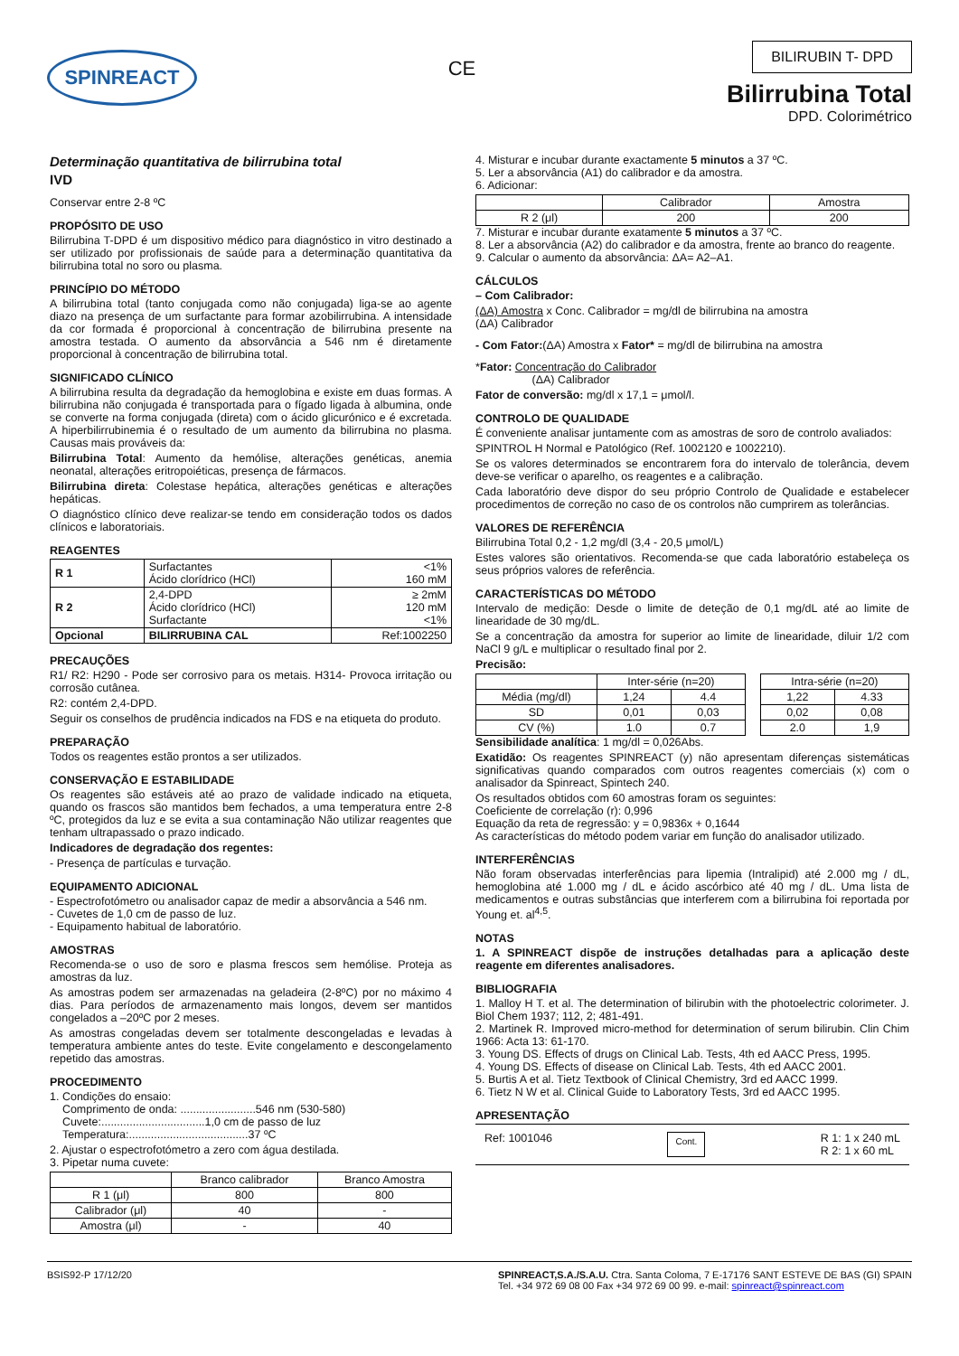SPINREACT
CE
BILIRUBIN T- DPD
Bilirrubina Total
DPD. Colorimétrico
Determinação quantitativa de bilirrubina total
IVD
Conservar entre 2-8 ºC
PROPÓSITO DE USO
Bilirrubina T-DPD é um dispositivo médico para diagnóstico in vitro destinado a ser utilizado por profissionais de saúde para a determinação quantitativa da bilirrubina total no soro ou plasma.
PRINCÍPIO DO MÉTODO
A bilirrubina total (tanto conjugada como não conjugada) liga-se ao agente diazo na presença de um surfactante para formar azobilirrubina. A intensidade da cor formada é proporcional à concentração de bilirrubina presente na amostra testada. O aumento da absorvância a 546 nm é diretamente proporcional à concentração de bilirrubina total.
SIGNIFICADO CLÍNICO
A bilirrubina resulta da degradação da hemoglobina e existe em duas formas. A bilirrubina não conjugada é transportada para o fígado ligada à albumina, onde se converte na forma conjugada (direta) com o ácido glicurónico e é excretada. A hiperbilirrubinemia é o resultado de um aumento da bilirrubina no plasma. Causas mais prováveis da:
Bilirrubina Total: Aumento da hemólise, alterações genéticas, anemia neonatal, alterações eritropoiéticas, presença de fármacos.
Bilirrubina direta: Colestase hepática, alterações genéticas e alterações hepáticas.
O diagnóstico clínico deve realizar-se tendo em consideração todos os dados clínicos e laboratoriais.
REAGENTES
| R 1 | Surfactantes Ácido clorídrico (HCl) | <1% 160 mM |
| R 2 | 2,4-DPD Ácido clorídrico (HCl) Surfactante | ≥ 2mM 120 mM <1% |
| Opcional | BILIRRUBINA CAL | Ref:1002250 |
PRECAUÇÕES
R1/ R2: H290 - Pode ser corrosivo para os metais. H314- Provoca irritação ou corrosão cutânea.
R2: contém 2,4-DPD.
Seguir os conselhos de prudência indicados na FDS e na etiqueta do produto.
PREPARAÇÃO
Todos os reagentes estão prontos a ser utilizados.
CONSERVAÇÃO E ESTABILIDADE
Os reagentes são estáveis até ao prazo de validade indicado na etiqueta, quando os frascos são mantidos bem fechados, a uma temperatura entre 2-8 ºC, protegidos da luz e se evita a sua contaminação Não utilizar reagentes que tenham ultrapassado o prazo indicado.
Indicadores de degradação dos regentes:
- Presença de partículas e turvação.
EQUIPAMENTO ADICIONAL
- Espectrofotómetro ou analisador capaz de medir a absorvância a 546 nm.
- Cuvetes de 1,0 cm de passo de luz.
- Equipamento habitual de laboratório.
AMOSTRAS
Recomenda-se o uso de soro e plasma frescos sem hemólise. Proteja as amostras da luz.
As amostras podem ser armazenadas na geladeira (2-8ºC) por no máximo 4 dias. Para períodos de armazenamento mais longos, devem ser mantidos congelados a –20ºC por 2 meses.
As amostras congeladas devem ser totalmente descongeladas e levadas à temperatura ambiente antes do teste. Evite congelamento e descongelamento repetido das amostras.
PROCEDIMENTO
1. Condições do ensaio:
Comprimento de onda: ........................546 nm (530-580)
Cuvete:.................................1,0 cm de passo de luz
Temperatura:......................................37 ºC
2. Ajustar o espectrofotómetro a zero com água destilada.
3. Pipetar numa cuvete:
| | Branco calibrador | Branco Amostra |
| R 1 (μl) | 800 | 800 |
| Calibrador (μl) | 40 | - |
| Amostra (μl) | - | 40 |
4. Misturar e incubar durante exactamente 5 minutos a 37 ºC.
5. Ler a absorvância (A1) do calibrador e da amostra.
6. Adicionar:
| | Calibrador | Amostra |
| R 2 (μl) | 200 | 200 |
7. Misturar e incubar durante exatamente 5 minutos a 37 ºC.
8. Ler a absorvância (A2) do calibrador e da amostra, frente ao branco do reagente.
9. Calcular o aumento da absorvância: ΔA= A2–A1.
CÁLCULOS
– Com Calibrador:
(ΔA) Amostra x Conc. Calibrador = mg/dl de bilirrubina na amostra
(ΔA) Calibrador
- Com Fator:(ΔA) Amostra x Fator* = mg/dl de bilirrubina na amostra
*Fator: Concentração do Calibrador
(ΔA) Calibrador
Fator de conversão: mg/dl x 17,1 = μmol/l.
CONTROLO DE QUALIDADE
É conveniente analisar juntamente com as amostras de soro de controlo avaliados:
SPINTROL H Normal e Patológico (Ref. 1002120 e 1002210).
Se os valores determinados se encontrarem fora do intervalo de tolerância, devem deve-se verificar o aparelho, os reagentes e a calibração.
Cada laboratório deve dispor do seu próprio Controlo de Qualidade e estabelecer procedimentos de correção no caso de os controlos não cumprirem as tolerâncias.
VALORES DE REFERÊNCIA
Bilirrubina Total 0,2 - 1,2 mg/dl (3,4 - 20,5 μmol/L)
Estes valores são orientativos. Recomenda-se que cada laboratório estabeleça os seus próprios valores de referência.
CARACTERÍSTICAS DO MÉTODO
Intervalo de medição: Desde o limite de deteção de 0,1 mg/dL até ao limite de linearidade de 30 mg/dL.
Se a concentração da amostra for superior ao limite de linearidade, diluir 1/2 com NaCl 9 g/L e multiplicar o resultado final por 2.
Precisão:
| | Inter-série (n=20) | | | Intra-série (n=20) | |
| Média (mg/dl) | 1,24 | 4.4 | | 1,22 | 4.33 |
| SD | 0,01 | 0,03 | | 0,02 | 0,08 |
| CV (%) | 1.0 | 0.7 | | 2.0 | 1,9 |
Sensibilidade analítica: 1 mg/dl = 0,026Abs.
Exatidão: Os reagentes SPINREACT (y) não apresentam diferenças sistemáticas significativas quando comparados com outros reagentes comerciais (x) com o analisador da Spinreact, Spintech 240.
Os resultados obtidos com 60 amostras foram os seguintes:
Coeficiente de correlação (r): 0,996
Equação da reta de regressão: y = 0,9836x + 0,1644
As características do método podem variar em função do analisador utilizado.
INTERFERÊNCIAS
Não foram observadas interferências para lipemia (Intralipid) até 2.000 mg / dL, hemoglobina até 1.000 mg / dL e ácido ascórbico até 40 mg / dL. Uma lista de medicamentos e outras substâncias que interferem com a bilirrubina foi reportada por Young et. al<sup>4,5</sup>.
NOTAS
1. A SPINREACT dispõe de instruções detalhadas para a aplicação deste reagente em diferentes analisadores.
BIBLIOGRAFIA
1. Malloy H T. et al. The determination of bilirubin with the photoelectric colorimeter. J. Biol Chem 1937; 112, 2; 481-491.
2. Martinek R. Improved micro-method for determination of serum bilirubin. Clin Chim 1966: Acta 13: 61-170.
3. Young DS. Effects of drugs on Clinical Lab. Tests, 4th ed AACC Press, 1995.
4. Young DS. Effects of disease on Clinical Lab. Tests, 4th ed AACC 2001.
5. Burtis A et al. Tietz Textbook of Clinical Chemistry, 3rd ed AACC 1999.
6. Tietz N W et al. Clinical Guide to Laboratory Tests, 3rd ed AACC 1995.
APRESENTAÇÃO
Ref: 1001046 Cont. R 1: 1 x 240 mL
R 2: 1 x 60 mL
BSIS92-P 17/12/20 SPINREACT,S.A./S.A.U. Ctra. Santa Coloma, 7 E-17176 SANT ESTEVE DE BAS (GI) SPAIN
Tel. +34 972 69 08 00 Fax +34 972 69 00 99. e-mail: spinreact@spinreact.com